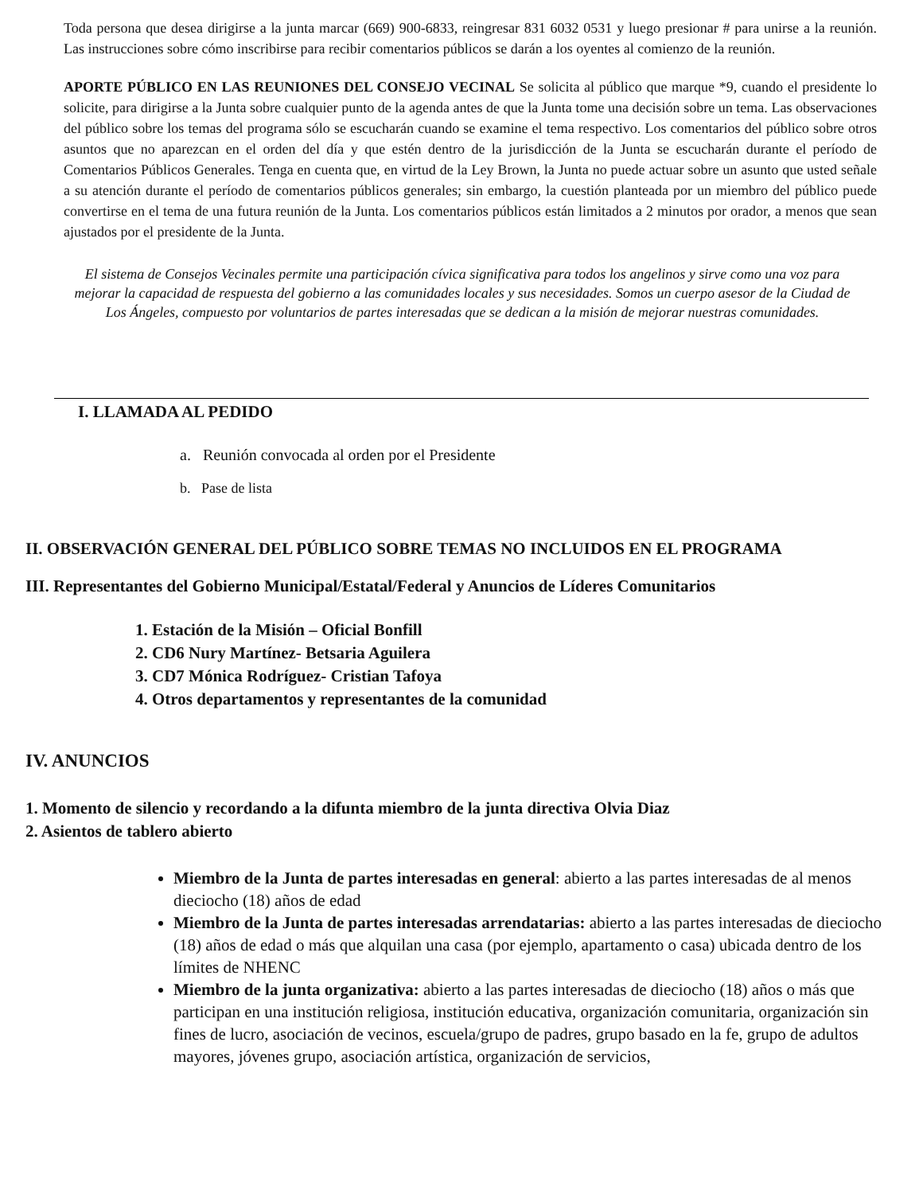Toda persona que desea dirigirse a la junta marcar (669) 900-6833, reingresar 831 6032 0531 y luego presionar # para unirse a la reunión. Las instrucciones sobre cómo inscribirse para recibir comentarios públicos se darán a los oyentes al comienzo de la reunión.
APORTE PÚBLICO EN LAS REUNIONES DEL CONSEJO VECINAL Se solicita al público que marque *9, cuando el presidente lo solicite, para dirigirse a la Junta sobre cualquier punto de la agenda antes de que la Junta tome una decisión sobre un tema. Las observaciones del público sobre los temas del programa sólo se escucharán cuando se examine el tema respectivo. Los comentarios del público sobre otros asuntos que no aparezcan en el orden del día y que estén dentro de la jurisdicción de la Junta se escucharán durante el período de Comentarios Públicos Generales. Tenga en cuenta que, en virtud de la Ley Brown, la Junta no puede actuar sobre un asunto que usted señale a su atención durante el período de comentarios públicos generales; sin embargo, la cuestión planteada por un miembro del público puede convertirse en el tema de una futura reunión de la Junta. Los comentarios públicos están limitados a 2 minutos por orador, a menos que sean ajustados por el presidente de la Junta.
El sistema de Consejos Vecinales permite una participación cívica significativa para todos los angelinos y sirve como una voz para mejorar la capacidad de respuesta del gobierno a las comunidades locales y sus necesidades. Somos un cuerpo asesor de la Ciudad de Los Ángeles, compuesto por voluntarios de partes interesadas que se dedican a la misión de mejorar nuestras comunidades.
I. LLAMADA AL PEDIDO
a. Reunión convocada al orden por el Presidente
b. Pase de lista
II. OBSERVACIÓN GENERAL DEL PÚBLICO SOBRE TEMAS NO INCLUIDOS EN EL PROGRAMA
III. Representantes del Gobierno Municipal/Estatal/Federal y Anuncios de Líderes Comunitarios
1. Estación de la Misión – Oficial Bonfill
2. CD6 Nury Martínez- Betsaria Aguilera
3. CD7 Mónica Rodríguez- Cristian Tafoya
4. Otros departamentos y representantes de la comunidad
IV. ANUNCIOS
1. Momento de silencio y recordando a la difunta miembro de la junta directiva Olvia Diaz
2. Asientos de tablero abierto
Miembro de la Junta de partes interesadas en general: abierto a las partes interesadas de al menos dieciocho (18) años de edad
Miembro de la Junta de partes interesadas arrendatarias: abierto a las partes interesadas de dieciocho (18) años de edad o más que alquilan una casa (por ejemplo, apartamento o casa) ubicada dentro de los límites de NHENC
Miembro de la junta organizativa: abierto a las partes interesadas de dieciocho (18) años o más que participan en una institución religiosa, institución educativa, organización comunitaria, organización sin fines de lucro, asociación de vecinos, escuela/grupo de padres, grupo basado en la fe, grupo de adultos mayores, jóvenes grupo, asociación artística, organización de servicios,